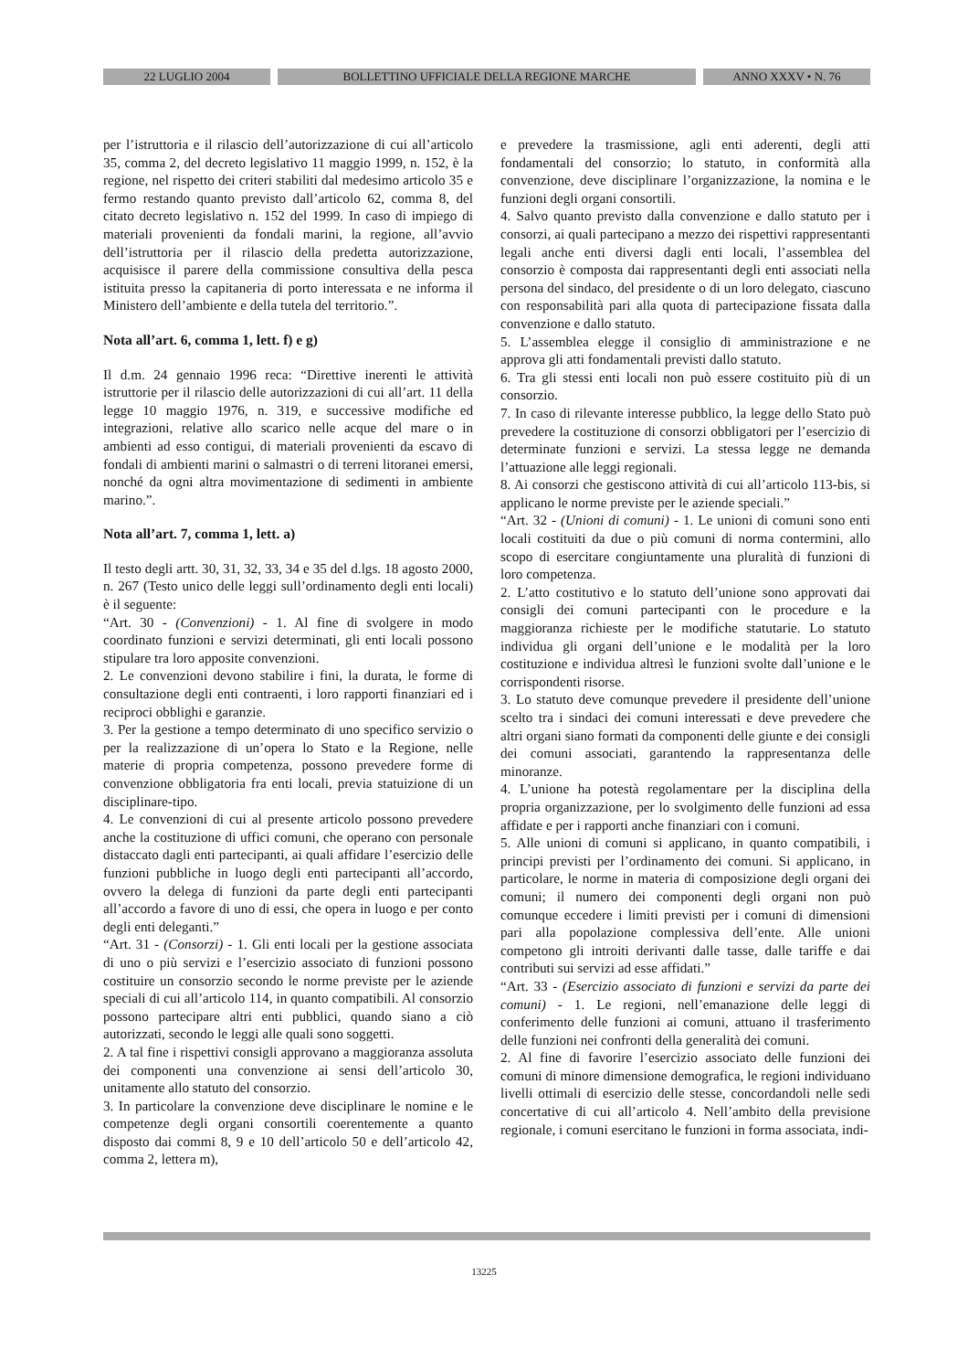22 LUGLIO 2004 BOLLETTINO UFFICIALE DELLA REGIONE MARCHE ANNO XXXV • N. 76
per l’istruttoria e il rilascio dell’autorizzazione di cui all’articolo 35, comma 2, del decreto legislativo 11 maggio 1999, n. 152, è la regione, nel rispetto dei criteri stabiliti dal medesimo articolo 35 e fermo restando quanto previsto dall’articolo 62, comma 8, del citato decreto legislativo n. 152 del 1999. In caso di impiego di materiali provenienti da fondali marini, la regione, all’avvio dell’istruttoria per il rilascio della predetta autorizzazione, acquisisce il parere della commissione consultiva della pesca istituita presso la capitaneria di porto interessata e ne informa il Ministero dell’ambiente e della tutela del territorio.”.
Nota all’art. 6, comma 1, lett. f) e g)
Il d.m. 24 gennaio 1996 reca: “Direttive inerenti le attività istruttorie per il rilascio delle autorizzazioni di cui all’art. 11 della legge 10 maggio 1976, n. 319, e successive modifiche ed integrazioni, relative allo scarico nelle acque del mare o in ambienti ad esso contigui, di materiali provenienti da escavo di fondali di ambienti marini o salmastri o di terreni litoranei emersi, nonché da ogni altra movimentazione di sedimenti in ambiente marino.”.
Nota all’art. 7, comma 1, lett. a)
Il testo degli artt. 30, 31, 32, 33, 34 e 35 del d.lgs. 18 agosto 2000, n. 267 (Testo unico delle leggi sull’ordinamento degli enti locali) è il seguente:
“Art. 30 - (Convenzioni) - 1. Al fine di svolgere in modo coordinato funzioni e servizi determinati, gli enti locali possono stipulare tra loro apposite convenzioni.
2. Le convenzioni devono stabilire i fini, la durata, le forme di consultazione degli enti contraenti, i loro rapporti finanziari ed i reciproci obblighi e garanzie.
3. Per la gestione a tempo determinato di uno specifico servizio o per la realizzazione di un’opera lo Stato e la Regione, nelle materie di propria competenza, possono prevedere forme di convenzione obbligatoria fra enti locali, previa statuizione di un disciplinare-tipo.
4. Le convenzioni di cui al presente articolo possono prevedere anche la costituzione di uffici comuni, che operano con personale distaccato dagli enti partecipanti, ai quali affidare l’esercizio delle funzioni pubbliche in luogo degli enti partecipanti all’accordo, ovvero la delega di funzioni da parte degli enti partecipanti all’accordo a favore di uno di essi, che opera in luogo e per conto degli enti deleganti.”
“Art. 31 - (Consorzi) - 1. Gli enti locali per la gestione associata di uno o più servizi e l’esercizio associato di funzioni possono costituire un consorzio secondo le norme previste per le aziende speciali di cui all’articolo 114, in quanto compatibili. Al consorzio possono partecipare altri enti pubblici, quando siano a ciò autorizzati, secondo le leggi alle quali sono soggetti.
2. A tal fine i rispettivi consigli approvano a maggioranza assoluta dei componenti una convenzione ai sensi dell’articolo 30, unitamente allo statuto del consorzio.
3. In particolare la convenzione deve disciplinare le nomine e le competenze degli organi consortili coerentemente a quanto disposto dai commi 8, 9 e 10 dell’articolo 50 e dell’articolo 42, comma 2, lettera m),
e prevedere la trasmissione, agli enti aderenti, degli atti fondamentali del consorzio; lo statuto, in conformità alla convenzione, deve disciplinare l’organizzazione, la nomina e le funzioni degli organi consortili.
4. Salvo quanto previsto dalla convenzione e dallo statuto per i consorzi, ai quali partecipano a mezzo dei rispettivi rappresentanti legali anche enti diversi dagli enti locali, l’assemblea del consorzio è composta dai rappresentanti degli enti associati nella persona del sindaco, del presidente o di un loro delegato, ciascuno con responsabilità pari alla quota di partecipazione fissata dalla convenzione e dallo statuto.
5. L’assemblea elegge il consiglio di amministrazione e ne approva gli atti fondamentali previsti dallo statuto.
6. Tra gli stessi enti locali non può essere costituito più di un consorzio.
7. In caso di rilevante interesse pubblico, la legge dello Stato può prevedere la costituzione di consorzi obbligatori per l’esercizio di determinate funzioni e servizi. La stessa legge ne demanda l’attuazione alle leggi regionali.
8. Ai consorzi che gestiscono attività di cui all’articolo 113-bis, si applicano le norme previste per le aziende speciali.”
“Art. 32 - (Unioni di comuni) - 1. Le unioni di comuni sono enti locali costituiti da due o più comuni di norma contermini, allo scopo di esercitare congiuntamente una pluralità di funzioni di loro competenza.
2. L’atto costitutivo e lo statuto dell’unione sono approvati dai consigli dei comuni partecipanti con le procedure e la maggioranza richieste per le modifiche statutarie. Lo statuto individua gli organi dell’unione e le modalità per la loro costituzione e individua altresì le funzioni svolte dall’unione e le corrispondenti risorse.
3. Lo statuto deve comunque prevedere il presidente dell’unione scelto tra i sindaci dei comuni interessati e deve prevedere che altri organi siano formati da componenti delle giunte e dei consigli dei comuni associati, garantendo la rappresentanza delle minoranze.
4. L’unione ha potestà regolamentare per la disciplina della propria organizzazione, per lo svolgimento delle funzioni ad essa affidate e per i rapporti anche finanziari con i comuni.
5. Alle unioni di comuni si applicano, in quanto compatibili, i principi previsti per l’ordinamento dei comuni. Si applicano, in particolare, le norme in materia di composizione degli organi dei comuni; il numero dei componenti degli organi non può comunque eccedere i limiti previsti per i comuni di dimensioni pari alla popolazione complessiva dell’ente. Alle unioni competono gli introiti derivanti dalle tasse, dalle tariffe e dai contributi sui servizi ad esse affidati.”
“Art. 33 - (Esercizio associato di funzioni e servizi da parte dei comuni) - 1. Le regioni, nell’emanazione delle leggi di conferimento delle funzioni ai comuni, attuano il trasferimento delle funzioni nei confronti della generalità dei comuni.
2. Al fine di favorire l’esercizio associato delle funzioni dei comuni di minore dimensione demografica, le regioni individuano livelli ottimali di esercizio delle stesse, concordandoli nelle sedi concertative di cui all’articolo 4. Nell’ambito della previsione regionale, i comuni esercitano le funzioni in forma associata, indi-
13225